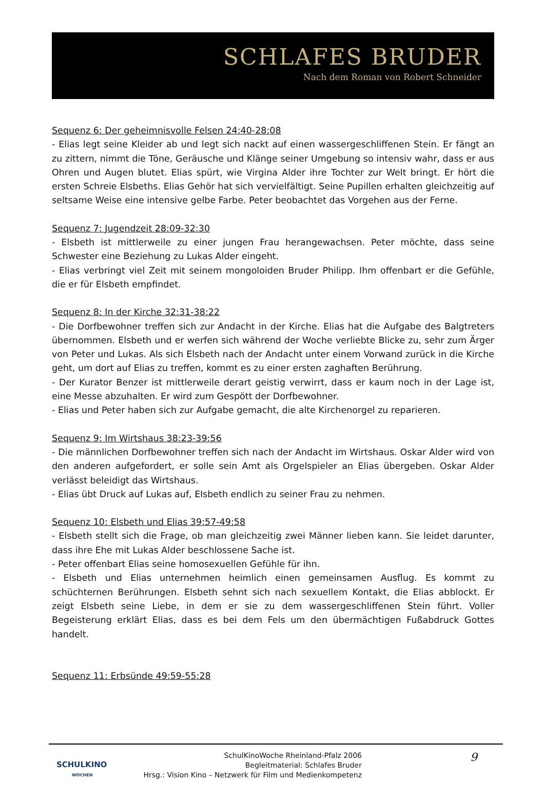SCHLAFES BRUDER
Nach dem Roman von Robert Schneider
Sequenz 6: Der geheimnisvolle Felsen 24:40-28:08
- Elias legt seine Kleider ab und legt sich nackt auf einen wassergeschliffenen Stein. Er fängt an zu zittern, nimmt die Töne, Geräusche und Klänge seiner Umgebung so intensiv wahr, dass er aus Ohren und Augen blutet. Elias spürt, wie Virgina Alder ihre Tochter zur Welt bringt. Er hört die ersten Schreie Elsbeths. Elias Gehör hat sich vervielfältigt. Seine Pupillen erhalten gleichzeitig auf seltsame Weise eine intensive gelbe Farbe. Peter beobachtet das Vorgehen aus der Ferne.
Sequenz 7: Jugendzeit 28:09-32:30
- Elsbeth ist mittlerweile zu einer jungen Frau herangewachsen. Peter möchte, dass seine Schwester eine Beziehung zu Lukas Alder eingeht.
- Elias verbringt viel Zeit mit seinem mongoloiden Bruder Philipp. Ihm offenbart er die Gefühle, die er für Elsbeth empfindet.
Sequenz 8: In der Kirche 32:31-38:22
- Die Dorfbewohner treffen sich zur Andacht in der Kirche. Elias hat die Aufgabe des Balgtreters übernommen. Elsbeth und er werfen sich während der Woche verliebte Blicke zu, sehr zum Ärger von Peter und Lukas. Als sich Elsbeth nach der Andacht unter einem Vorwand zurück in die Kirche geht, um dort auf Elias zu treffen, kommt es zu einer ersten zaghaften Berührung.
- Der Kurator Benzer ist mittlerweile derart geistig verwirrt, dass er kaum noch in der Lage ist, eine Messe abzuhalten. Er wird zum Gespött der Dorfbewohner.
- Elias und Peter haben sich zur Aufgabe gemacht, die alte Kirchenorgel zu reparieren.
Sequenz 9: Im Wirtshaus 38:23-39:56
- Die männlichen Dorfbewohner treffen sich nach der Andacht im Wirtshaus. Oskar Alder wird von den anderen aufgefordert, er solle sein Amt als Orgelspieler an Elias übergeben. Oskar Alder verlässt beleidigt das Wirtshaus.
- Elias übt Druck auf Lukas auf, Elsbeth endlich zu seiner Frau zu nehmen.
Sequenz 10: Elsbeth und Elias 39:57-49:58
- Elsbeth stellt sich die Frage, ob man gleichzeitig zwei Männer lieben kann. Sie leidet darunter, dass ihre Ehe mit Lukas Alder beschlossene Sache ist.
- Peter offenbart Elias seine homosexuellen Gefühle für ihn.
- Elsbeth und Elias unternehmen heimlich einen gemeinsamen Ausflug. Es kommt zu schüchternen Berührungen. Elsbeth sehnt sich nach sexuellem Kontakt, die Elias abblockt. Er zeigt Elsbeth seine Liebe, in dem er sie zu dem wassergeschliffenen Stein führt. Voller Begeisterung erklärt Elias, dass es bei dem Fels um den übermächtigen Fußabdruck Gottes handelt.
Sequenz 11: Erbsünde 49:59-55:28
SCHULKINO
WOCHEN
SchulKinoWoche Rheinland-Pfalz 2006
Begleitmaterial: Schlafes Bruder
Hrsg.: Vision Kino – Netzwerk für Film und Medienkompetenz
9